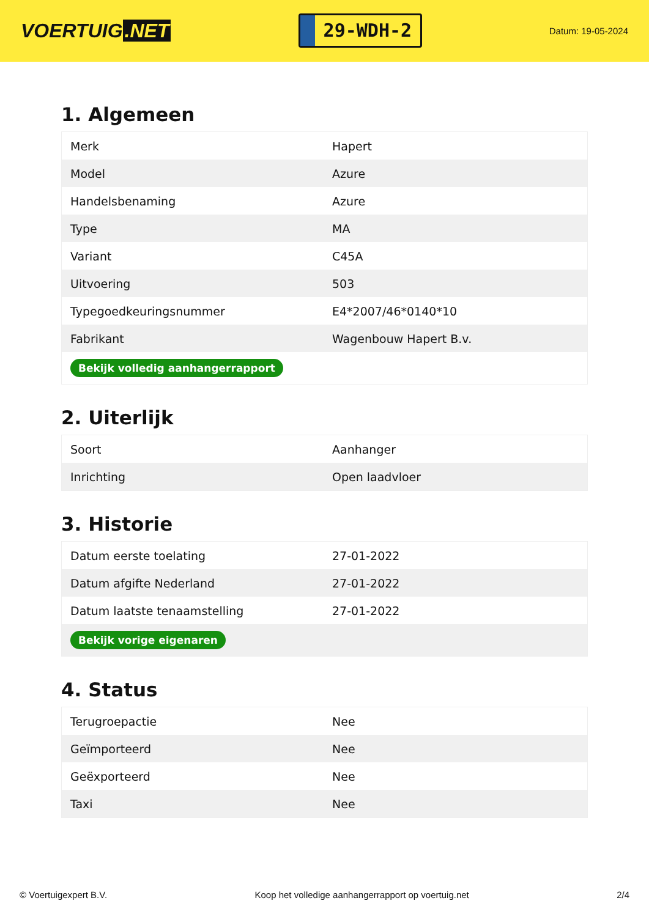VOERTUIG.NET
29-WDH-2
Datum: 19-05-2024
1. Algemeen
| Merk | Hapert |
| Model | Azure |
| Handelsbenaming | Azure |
| Type | MA |
| Variant | C45A |
| Uitvoering | 503 |
| Typegoedkeuringsnummer | E4*2007/46*0140*10 |
| Fabrikant | Wagenbouw Hapert B.v. |
| Bekijk volledig aanhangerrapport | |
2. Uiterlijk
| Soort | Aanhanger |
| Inrichting | Open laadvloer |
3. Historie
| Datum eerste toelating | 27-01-2022 |
| Datum afgifte Nederland | 27-01-2022 |
| Datum laatste tenaamstelling | 27-01-2022 |
| Bekijk vorige eigenaren | |
4. Status
| Terugroepactie | Nee |
| Geïmporteerd | Nee |
| Geëxporteerd | Nee |
| Taxi | Nee |
© Voertuigexpert B.V. Koop het volledige aanhangerrapport op voertuig.net 2/4